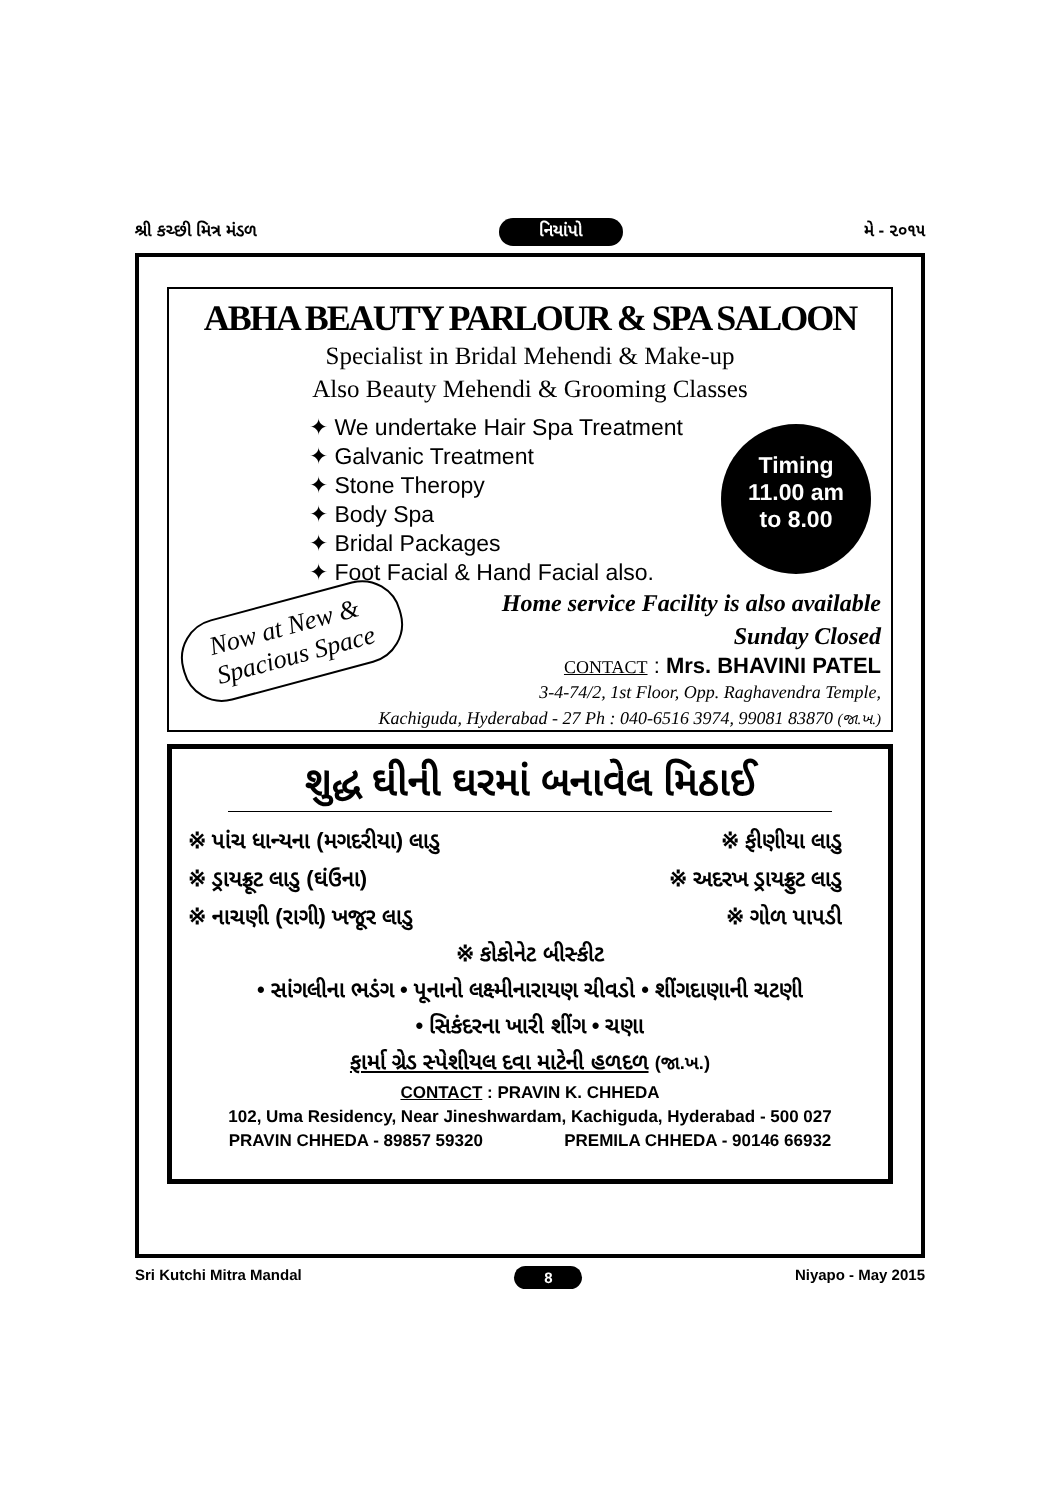શ્રી કચ્છી મિત્ર મંડળ નિયાંપો મે - ૨૦૧૫
ABHA BEAUTY PARLOUR & SPA SALOON
Specialist in Bridal Mehendi & Make-up
Also Beauty Mehendi & Grooming Classes
✦ We undertake Hair Spa Treatment
✦ Galvanic Treatment
✦ Stone Theropy
✦ Body Spa
✦ Bridal Packages
✦ Foot Facial & Hand Facial also.
Timing
11.00 am
to 8.00
Home service Facility is also available
Sunday Closed
Now at New &
Spacious Space
CONTACT : Mrs. BHAVINI PATEL
3-4-74/2, 1st Floor, Opp. Raghavendra Temple,
Kachiguda, Hyderabad - 27 Ph : 040-6516 3974, 99081 83870 (જા.ખ.)
શુદ્ધ ઘીની ઘરમાં બનાવેલ મિઠાઈ
※ પાંચ ધાન્યના (મગદરીયા) લાડુ ※ ફીણીયા લાડુ
※ ડ્રાયફ્રૂટ લાડુ (ઘંઉના) ※ અદરખ ડ્રાયફ્રુટ લાડુ
※ નાચણી (રાગી) ખજૂર લાડુ ※ ગોળ પાપડી
※ કોકોનેટ બીસ્કીટ
• સાંગલીના ભડંગ • પૂનાનો લક્ષ્મીનારાયણ ચીવડો • શીંગદાણાની ચટણી
• સિકંદરના ખારી શીંગ • ચણા
ફાર્મા ગ્રેડ સ્પેશીયલ દવા માટેની હળદળ (જા.ખ.)
CONTACT : PRAVIN K. CHHEDA
102, Uma Residency, Near Jineshwardam, Kachiguda, Hyderabad - 500 027
PRAVIN CHHEDA - 89857 59320 PREMILA CHHEDA - 90146 66932
Sri Kutchi Mitra Mandal 8 Niyapo - May 2015